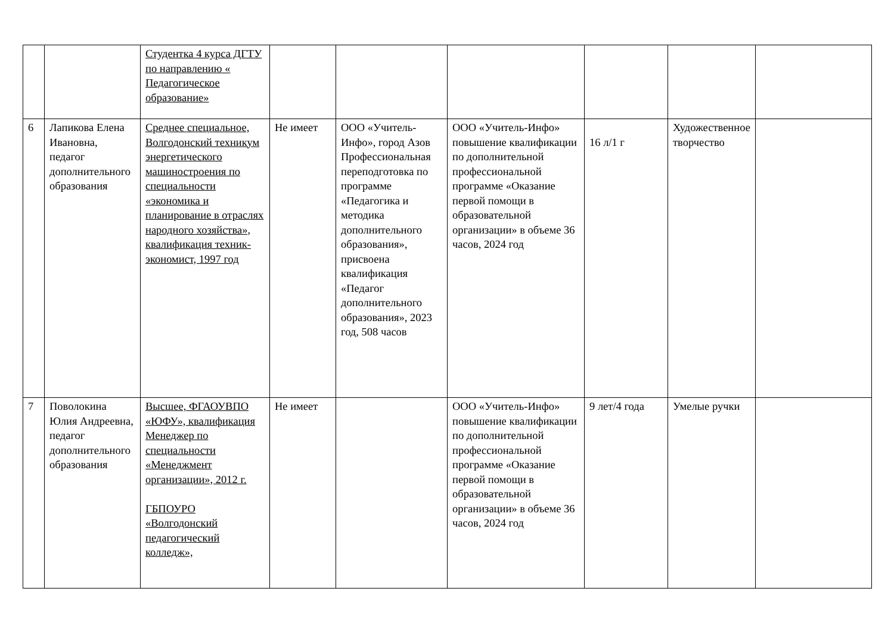| | | Студентка 4 курса ДГТУ по направлению « Педагогическое образование» | | | | | | |
| 6 | Лапикова Елена Ивановна, педагог дополнительного образования | Среднее специальное, Волгодонский техникум энергетического машиностроения по специальности «экономика и планирование в отраслях народного хозяйства», квалификация техник-экономист, 1997 год | Не имеет | ООО «Учитель-Инфо», город Азов Профессиональная переподготовка по программе «Педагогика и методика дополнительного образования», присвоена квалификация «Педагог дополнительного образования», 2023 год, 508 часов | ООО «Учитель-Инфо» повышение квалификации по дополнительной профессиональной программе «Оказание первой помощи в образовательной организации» в объеме 36 часов, 2024 год | 16 л/1 г | Художественное творчество | |
| 7 | Поволокина Юлия Андреевна, педагог дополнительного образования | Высшее, ФГАОУВПО «ЮФУ», квалификация Менеджер по специальности «Менеджмент организации», 2012 г. ГБПОУРО «Волгодонский педагогический колледж», | Не имеет | | ООО «Учитель-Инфо» повышение квалификации по дополнительной профессиональной программе «Оказание первой помощи в образовательной организации» в объеме 36 часов, 2024 год | 9 лет/4 года | Умелые ручки | |